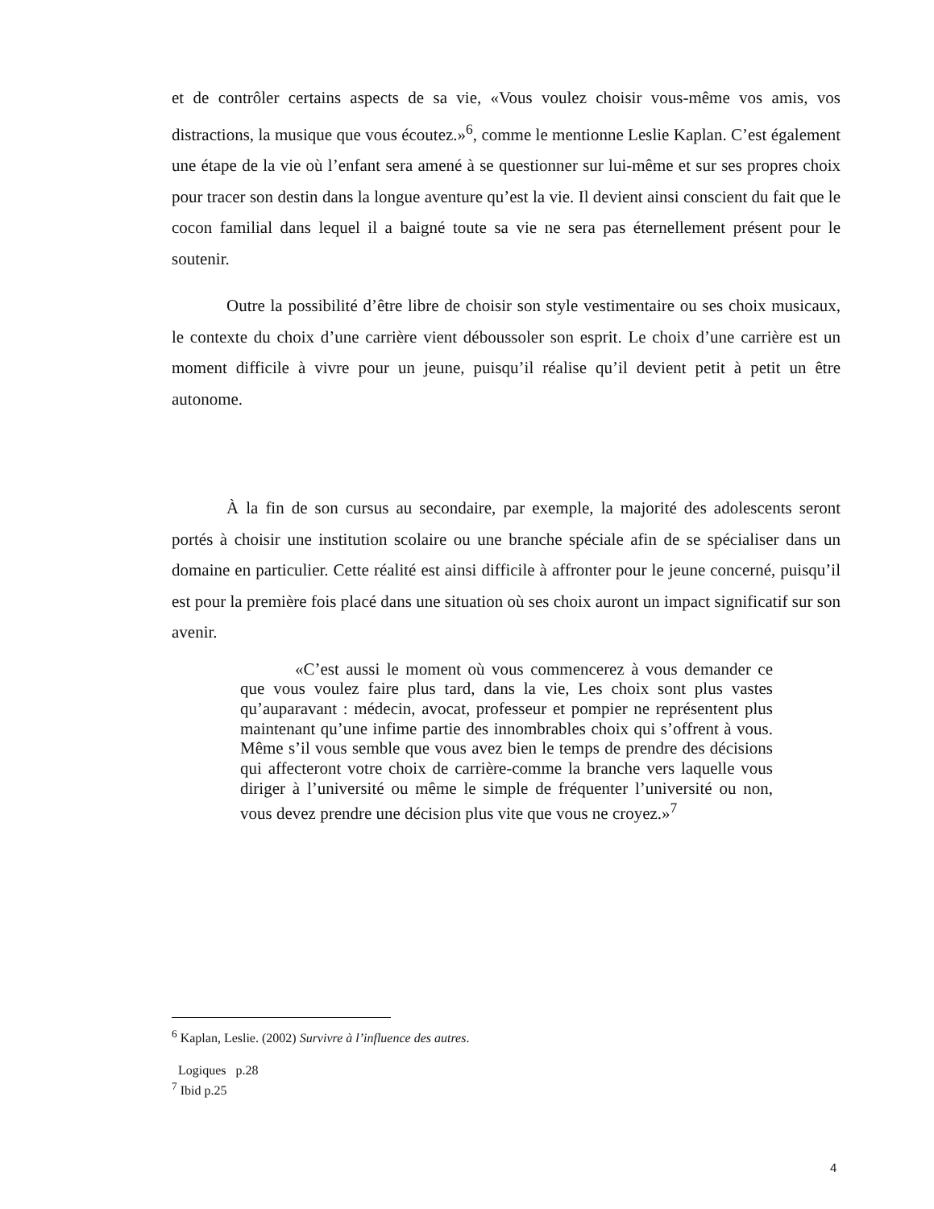et de contrôler certains aspects de sa vie, «Vous voulez choisir vous-même vos amis, vos distractions, la musique que vous écoutez.»<sup>6</sup>, comme le mentionne Leslie Kaplan. C’est également une étape de la vie où l’enfant sera amené à se questionner sur lui-même et sur ses propres choix pour tracer son destin dans la longue aventure qu’est la vie. Il devient ainsi conscient du fait que le cocon familial dans lequel il a baigné toute sa vie ne sera pas éternellement présent pour le soutenir.
Outre la possibilité d’être libre de choisir son style vestimentaire ou ses choix musicaux, le contexte du choix d’une carrière vient déboussoler son esprit. Le choix d’une carrière est un moment difficile à vivre pour un jeune, puisqu’il réalise qu’il devient petit à petit un être autonome.
À la fin de son cursus au secondaire, par exemple, la majorité des adolescents seront portés à choisir une institution scolaire ou une branche spéciale afin de se spécialiser dans un domaine en particulier. Cette réalité est ainsi difficile à affronter pour le jeune concerné, puisqu’il est pour la première fois placé dans une situation où ses choix auront un impact significatif sur son avenir.
«C’est aussi le moment où vous commencerez à vous demander ce que vous voulez faire plus tard, dans la vie, Les choix sont plus vastes qu’auparavant : médecin, avocat, professeur et pompier ne représentent plus maintenant qu’une infime partie des innombrables choix qui s’offrent à vous. Même s’il vous semble que vous avez bien le temps de prendre des décisions qui affecteront votre choix de carrière-comme la branche vers laquelle vous diriger à l’université ou même le simple de fréquenter l’université ou non, vous devez prendre une décision plus vite que vous ne croyez.»<sup>7</sup>
<sup>6</sup> Kaplan, Leslie. (2002) Survivre à l’influence des autres.
Logiques p.28
<sup>7</sup> Ibid p.25
4